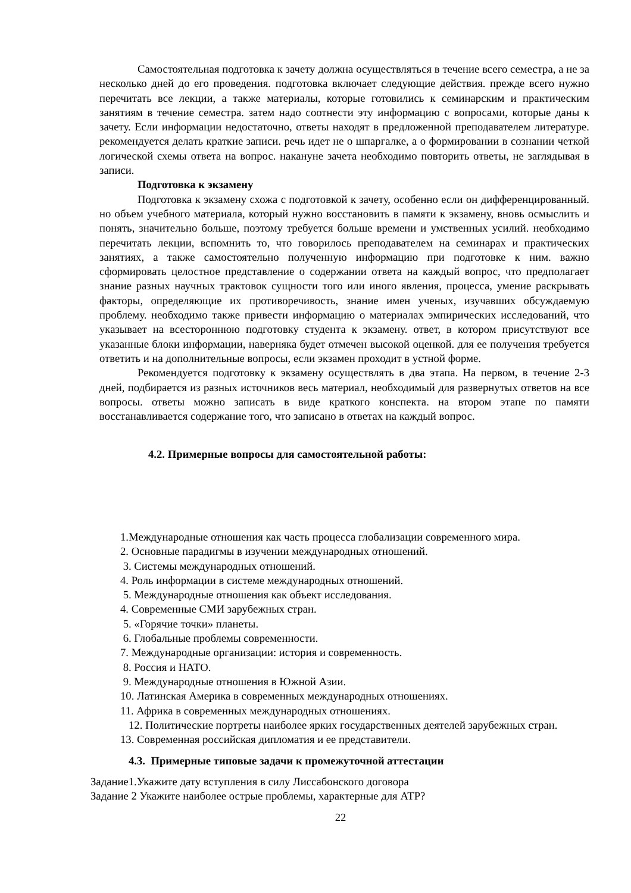Самостоятельная подготовка к зачету должна осуществляться в течение всего семестра, а не за несколько дней до его проведения. подготовка включает следующие действия. прежде всего нужно перечитать все лекции, а также материалы, которые готовились к семинарским и практическим занятиям в течение семестра. затем надо соотнести эту информацию с вопросами, которые даны к зачету. Если информации недостаточно, ответы находят в предложенной преподавателем литературе. рекомендуется делать краткие записи. речь идет не о шпаргалке, а о формировании в сознании четкой логической схемы ответа на вопрос. накануне зачета необходимо повторить ответы, не заглядывая в записи.
Подготовка к экзамену
Подготовка к экзамену схожа с подготовкой к зачету, особенно если он дифференцированный. но объем учебного материала, который нужно восстановить в памяти к экзамену, вновь осмыслить и понять, значительно больше, поэтому требуется больше времени и умственных усилий. необходимо перечитать лекции, вспомнить то, что говорилось преподавателем на семинарах и практических занятиях, а также самостоятельно полученную информацию при подготовке к ним. важно сформировать целостное представление о содержании ответа на каждый вопрос, что предполагает знание разных научных трактовок сущности того или иного явления, процесса, умение раскрывать факторы, определяющие их противоречивость, знание имен ученых, изучавших обсуждаемую проблему. необходимо также привести информацию о материалах эмпирических исследований, что указывает на всестороннюю подготовку студента к экзамену. ответ, в котором присутствуют все указанные блоки информации, наверняка будет отмечен высокой оценкой. для ее получения требуется ответить и на дополнительные вопросы, если экзамен проходит в устной форме.
Рекомендуется подготовку к экзамену осуществлять в два этапа. На первом, в течение 2-3 дней, подбирается из разных источников весь материал, необходимый для развернутых ответов на все вопросы. ответы можно записать в виде краткого конспекта. на втором этапе по памяти восстанавливается содержание того, что записано в ответах на каждый вопрос.
4.2. Примерные вопросы для самостоятельной работы:
1.Международные отношения как часть процесса глобализации современного мира.
2. Основные парадигмы в изучении международных отношений.
3. Системы международных отношений.
4. Роль информации в системе международных отношений.
5. Международные отношения как объект исследования.
4. Современные СМИ зарубежных стран.
5. «Горячие точки» планеты.
6. Глобальные проблемы современности.
7. Международные организации: история и современность.
8. Россия и НАТО.
9. Международные отношения в Южной Азии.
10. Латинская Америка в современных международных отношениях.
11. Африка в современных международных отношениях.
12. Политические портреты наиболее ярких государственных деятелей зарубежных стран.
13. Современная российская дипломатия и ее представители.
4.3. Примерные типовые задачи к промежуточной аттестации
Задание1.Укажите дату вступления в силу Лиссабонского договора
Задание 2 Укажите наиболее острые проблемы, характерные для АТР?
22